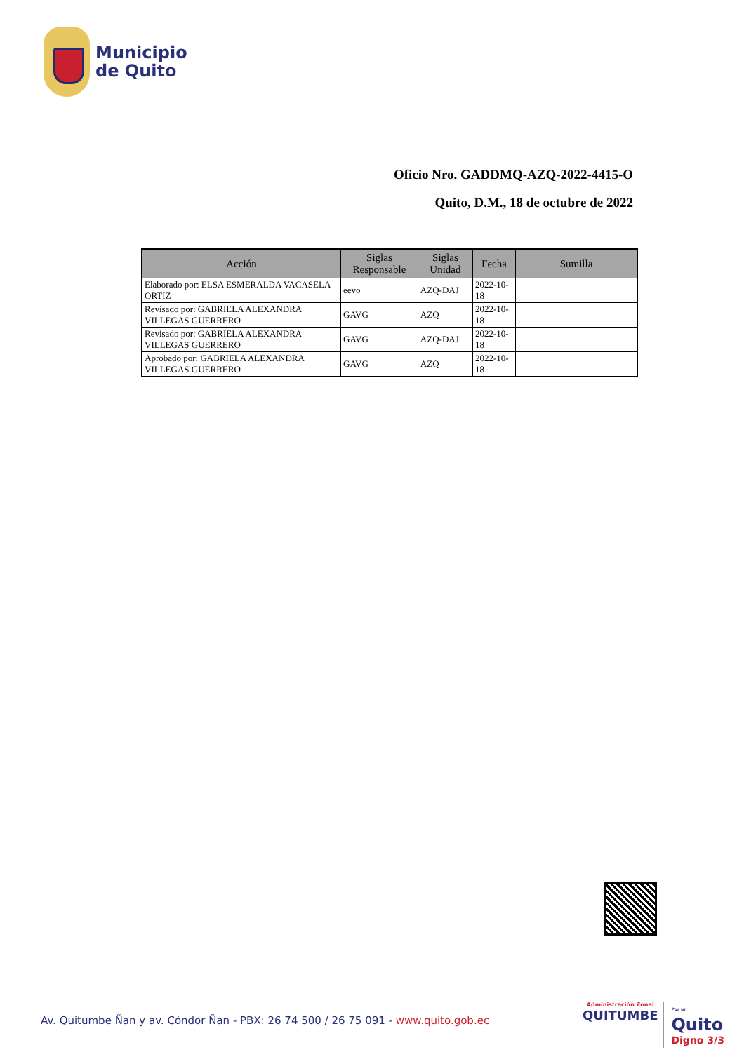Municipio
de Quito
Oficio Nro. GADDMQ-AZQ-2022-4415-O
Quito, D.M., 18 de octubre de 2022
| Acción | Siglas Responsable | Siglas Unidad | Fecha | Sumilla |
| --- | --- | --- | --- | --- |
| Elaborado por: ELSA ESMERALDA VACASELA ORTIZ | eevo | AZQ-DAJ | 2022-10-18 | |
| Revisado por: GABRIELA ALEXANDRA VILLEGAS GUERRERO | GAVG | AZQ | 2022-10-18 | |
| Revisado por: GABRIELA ALEXANDRA VILLEGAS GUERRERO | GAVG | AZQ-DAJ | 2022-10-18 | |
| Aprobado por: GABRIELA ALEXANDRA VILLEGAS GUERRERO | GAVG | AZQ | 2022-10-18 | |
Av. Quitumbe Ñan y av. Cóndor Ñan - PBX: 26 74 500 / 26 75 091 - www.quito.gob.ec
Administración Zonal
QUITUMBE
Por un
Quito
Digno 3/3